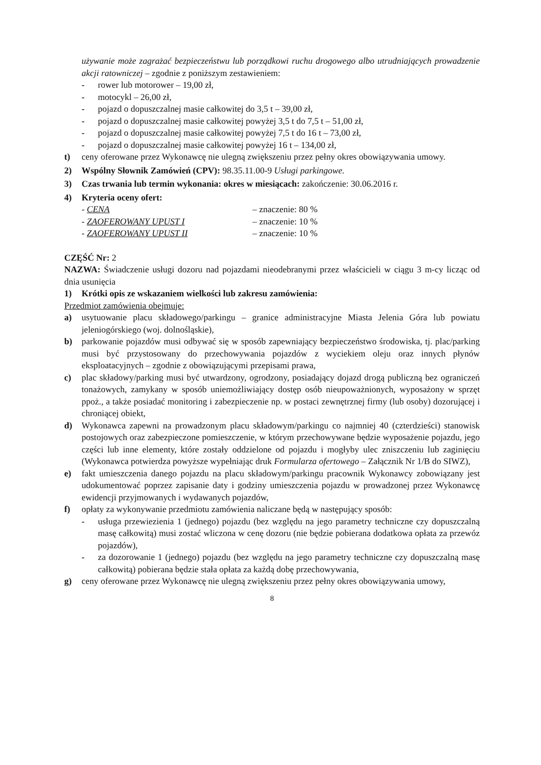używanie może zagrażać bezpieczeństwu lub porządkowi ruchu drogowego albo utrudniających prowadzenie akcji ratowniczej – zgodnie z poniższym zestawieniem:
- rower lub motorower – 19,00 zł,
- motocykl – 26,00 zł,
- pojazd o dopuszczalnej masie całkowitej do 3,5 t – 39,00 zł,
- pojazd o dopuszczalnej masie całkowitej powyżej 3,5 t do 7,5 t – 51,00 zł,
- pojazd o dopuszczalnej masie całkowitej powyżej 7,5 t do 16 t – 73,00 zł,
- pojazd o dopuszczalnej masie całkowitej powyżej 16 t – 134,00 zł,
t) ceny oferowane przez Wykonawcę nie ulegną zwiększeniu przez pełny okres obowiązywania umowy.
2) Wspólny Słownik Zamówień (CPV): 98.35.11.00-9 Usługi parkingowe.
3) Czas trwania lub termin wykonania: okres w miesiącach: zakończenie: 30.06.2016 r.
4) Kryteria oceny ofert:
- CENA – znaczenie: 80 %
- ZAOFEROWANY UPUST I – znaczenie: 10 %
- ZAOFEROWANY UPUST II – znaczenie: 10 %
CZĘŚĆ Nr: 2
NAZWA: Świadczenie usługi dozoru nad pojazdami nieodebranymi przez właścicieli w ciągu 3 m-cy licząc od dnia usunięcia
1) Krótki opis ze wskazaniem wielkości lub zakresu zamówienia:
Przedmiot zamówienia obejmuje:
a) usytuowanie placu składowego/parkingu – granice administracyjne Miasta Jelenia Góra lub powiatu jeleniogórskiego (woj. dolnośląskie),
b) parkowanie pojazdów musi odbywać się w sposób zapewniający bezpieczeństwo środowiska, tj. plac/parking musi być przystosowany do przechowywania pojazdów z wyciekiem oleju oraz innych płynów eksploatacyjnych – zgodnie z obowiązującymi przepisami prawa,
c) plac składowy/parking musi być utwardzony, ogrodzony, posiadający dojazd drogą publiczną bez ograniczeń tonażowych, zamykany w sposób uniemożliwiający dostęp osób nieupoważnionych, wyposażony w sprzęt ppoż., a także posiadać monitoring i zabezpieczenie np. w postaci zewnętrznej firmy (lub osoby) dozorującej i chroniącej obiekt,
d) Wykonawca zapewni na prowadzonym placu składowym/parkingu co najmniej 40 (czterdzieści) stanowisk postojowych oraz zabezpieczone pomieszczenie, w którym przechowywane będzie wyposażenie pojazdu, jego części lub inne elementy, które zostały oddzielone od pojazdu i mogłyby ulec zniszczeniu lub zaginięciu (Wykonawca potwierdza powyższe wypełniając druk Formularza ofertowego – Załącznik Nr 1/B do SIWZ),
e) fakt umieszczenia danego pojazdu na placu składowym/parkingu pracownik Wykonawcy zobowiązany jest udokumentować poprzez zapisanie daty i godziny umieszczenia pojazdu w prowadzonej przez Wykonawcę ewidencji przyjmowanych i wydawanych pojazdów,
f) opłaty za wykonywanie przedmiotu zamówienia naliczane będą w następujący sposób:
- usługa przewiezienia 1 (jednego) pojazdu (bez względu na jego parametry techniczne czy dopuszczalną masę całkowitą) musi zostać wliczona w cenę dozoru (nie będzie pobierana dodatkowa opłata za przewóz pojazdów),
- za dozorowanie 1 (jednego) pojazdu (bez względu na jego parametry techniczne czy dopuszczalną masę całkowitą) pobierana będzie stała opłata za każdą dobę przechowywania,
g) ceny oferowane przez Wykonawcę nie ulegną zwiększeniu przez pełny okres obowiązywania umowy,
8